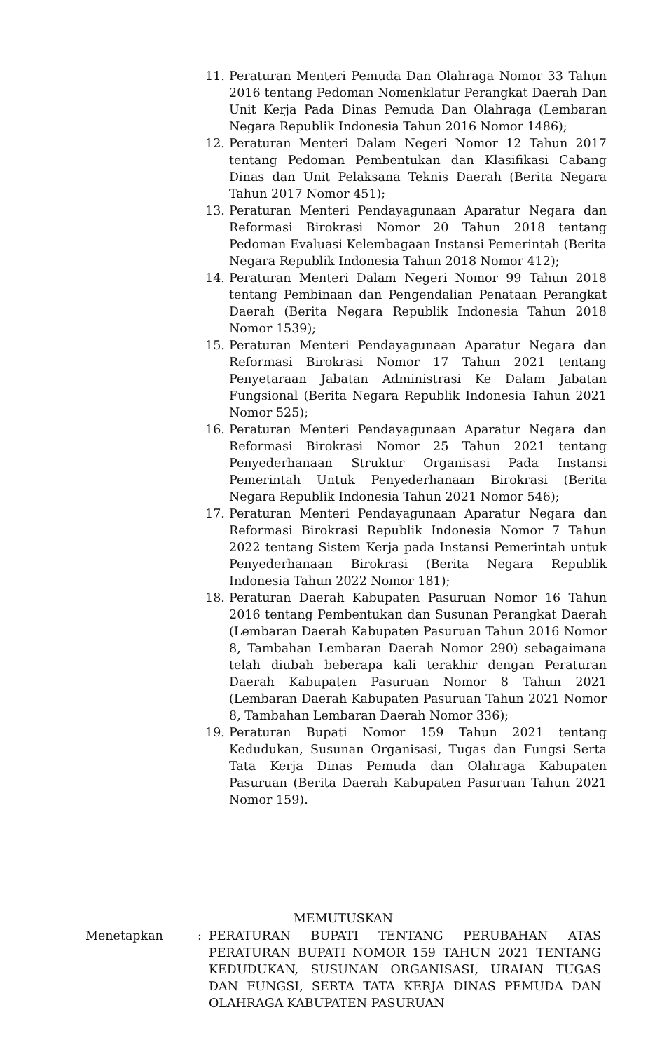11. Peraturan Menteri Pemuda Dan Olahraga Nomor 33 Tahun 2016 tentang Pedoman Nomenklatur Perangkat Daerah Dan Unit Kerja Pada Dinas Pemuda Dan Olahraga (Lembaran Negara Republik Indonesia Tahun 2016 Nomor 1486);
12. Peraturan Menteri Dalam Negeri Nomor 12 Tahun 2017 tentang Pedoman Pembentukan dan Klasifikasi Cabang Dinas dan Unit Pelaksana Teknis Daerah (Berita Negara Tahun 2017 Nomor 451);
13. Peraturan Menteri Pendayagunaan Aparatur Negara dan Reformasi Birokrasi Nomor 20 Tahun 2018 tentang Pedoman Evaluasi Kelembagaan Instansi Pemerintah (Berita Negara Republik Indonesia Tahun 2018 Nomor 412);
14. Peraturan Menteri Dalam Negeri Nomor 99 Tahun 2018 tentang Pembinaan dan Pengendalian Penataan Perangkat Daerah (Berita Negara Republik Indonesia Tahun 2018 Nomor 1539);
15. Peraturan Menteri Pendayagunaan Aparatur Negara dan Reformasi Birokrasi Nomor 17 Tahun 2021 tentang Penyetaraan Jabatan Administrasi Ke Dalam Jabatan Fungsional (Berita Negara Republik Indonesia Tahun 2021 Nomor 525);
16. Peraturan Menteri Pendayagunaan Aparatur Negara dan Reformasi Birokrasi Nomor 25 Tahun 2021 tentang Penyederhanaan Struktur Organisasi Pada Instansi Pemerintah Untuk Penyederhanaan Birokrasi (Berita Negara Republik Indonesia Tahun 2021 Nomor 546);
17. Peraturan Menteri Pendayagunaan Aparatur Negara dan Reformasi Birokrasi Republik Indonesia Nomor 7 Tahun 2022 tentang Sistem Kerja pada Instansi Pemerintah untuk Penyederhanaan Birokrasi (Berita Negara Republik Indonesia Tahun 2022 Nomor 181);
18. Peraturan Daerah Kabupaten Pasuruan Nomor 16 Tahun 2016 tentang Pembentukan dan Susunan Perangkat Daerah (Lembaran Daerah Kabupaten Pasuruan Tahun 2016 Nomor 8, Tambahan Lembaran Daerah Nomor 290) sebagaimana telah diubah beberapa kali terakhir dengan Peraturan Daerah Kabupaten Pasuruan Nomor 8 Tahun 2021 (Lembaran Daerah Kabupaten Pasuruan Tahun 2021 Nomor 8, Tambahan Lembaran Daerah Nomor 336);
19. Peraturan Bupati Nomor 159 Tahun 2021 tentang Kedudukan, Susunan Organisasi, Tugas dan Fungsi Serta Tata Kerja Dinas Pemuda dan Olahraga Kabupaten Pasuruan (Berita Daerah Kabupaten Pasuruan Tahun 2021 Nomor 159).
MEMUTUSKAN
Menetapkan : PERATURAN BUPATI TENTANG PERUBAHAN ATAS PERATURAN BUPATI NOMOR 159 TAHUN 2021 TENTANG KEDUDUKAN, SUSUNAN ORGANISASI, URAIAN TUGAS DAN FUNGSI, SERTA TATA KERJA DINAS PEMUDA DAN OLAHRAGA KABUPATEN PASURUAN